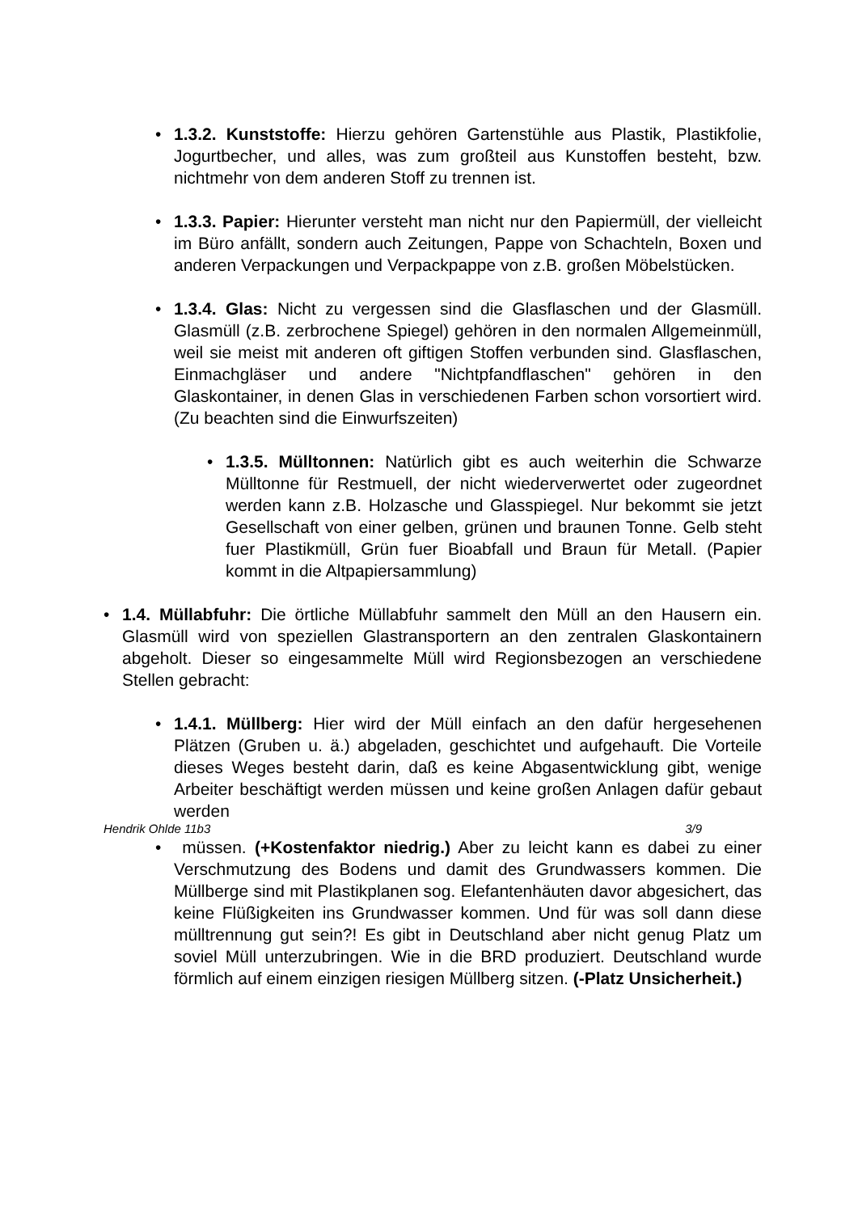• 1.3.2. Kunststoffe: Hierzu gehören Gartenstühle aus Plastik, Plastikfolie, Jogurtbecher, und alles, was zum großteil aus Kunstoffen besteht, bzw. nichtmehr von dem anderen Stoff zu trennen ist.
• 1.3.3. Papier: Hierunter versteht man nicht nur den Papiermüll, der vielleicht im Büro anfällt, sondern auch Zeitungen, Pappe von Schachteln, Boxen und anderen Verpackungen und Verpackpappe von z.B. großen Möbelstücken.
• 1.3.4. Glas: Nicht zu vergessen sind die Glasflaschen und der Glasmüll. Glasmüll (z.B. zerbrochene Spiegel) gehören in den normalen Allgemeinmüll, weil sie meist mit anderen oft giftigen Stoffen verbunden sind. Glasflaschen, Einmachgläser und andere "Nichtpfandflaschen" gehören in den Glaskontainer, in denen Glas in verschiedenen Farben schon vorsortiert wird. (Zu beachten sind die Einwurfszeiten)
• 1.3.5. Mülltonnen: Natürlich gibt es auch weiterhin die Schwarze Mülltonne für Restmuell, der nicht wiederverwertet oder zugeordnet werden kann z.B. Holzasche und Glasspiegel. Nur bekommt sie jetzt Gesellschaft von einer gelben, grünen und braunen Tonne. Gelb steht fuer Plastikmüll, Grün fuer Bioabfall und Braun für Metall. (Papier kommt in die Altpapiersammlung)
• 1.4. Müllabfuhr: Die örtliche Müllabfuhr sammelt den Müll an den Hausern ein. Glasmüll wird von speziellen Glastransportern an den zentralen Glaskontainern abgeholt. Dieser so eingesammelte Müll wird Regionsbezogen an verschiedene Stellen gebracht:
• 1.4.1. Müllberg: Hier wird der Müll einfach an den dafür hergesehenen Plätzen (Gruben u. ä.) abgeladen, geschichtet und aufgehauft. Die Vorteile dieses Weges besteht darin, daß es keine Abgasentwicklung gibt, wenige Arbeiter beschäftigt werden müssen und keine großen Anlagen dafür gebaut werden
Hendrik Ohlde 11b3 3/9
• müssen. (+Kostenfaktor niedrig.) Aber zu leicht kann es dabei zu einer Verschmutzung des Bodens und damit des Grundwassers kommen. Die Müllberge sind mit Plastikplanen sog. Elefantenhäuten davor abgesichert, das keine Flüßigkeiten ins Grundwasser kommen. Und für was soll dann diese mülltrennung gut sein?! Es gibt in Deutschland aber nicht genug Platz um soviel Müll unterzubringen. Wie in die BRD produziert. Deutschland wurde förmlich auf einem einzigen riesigen Müllberg sitzen. (-Platz Unsicherheit.)